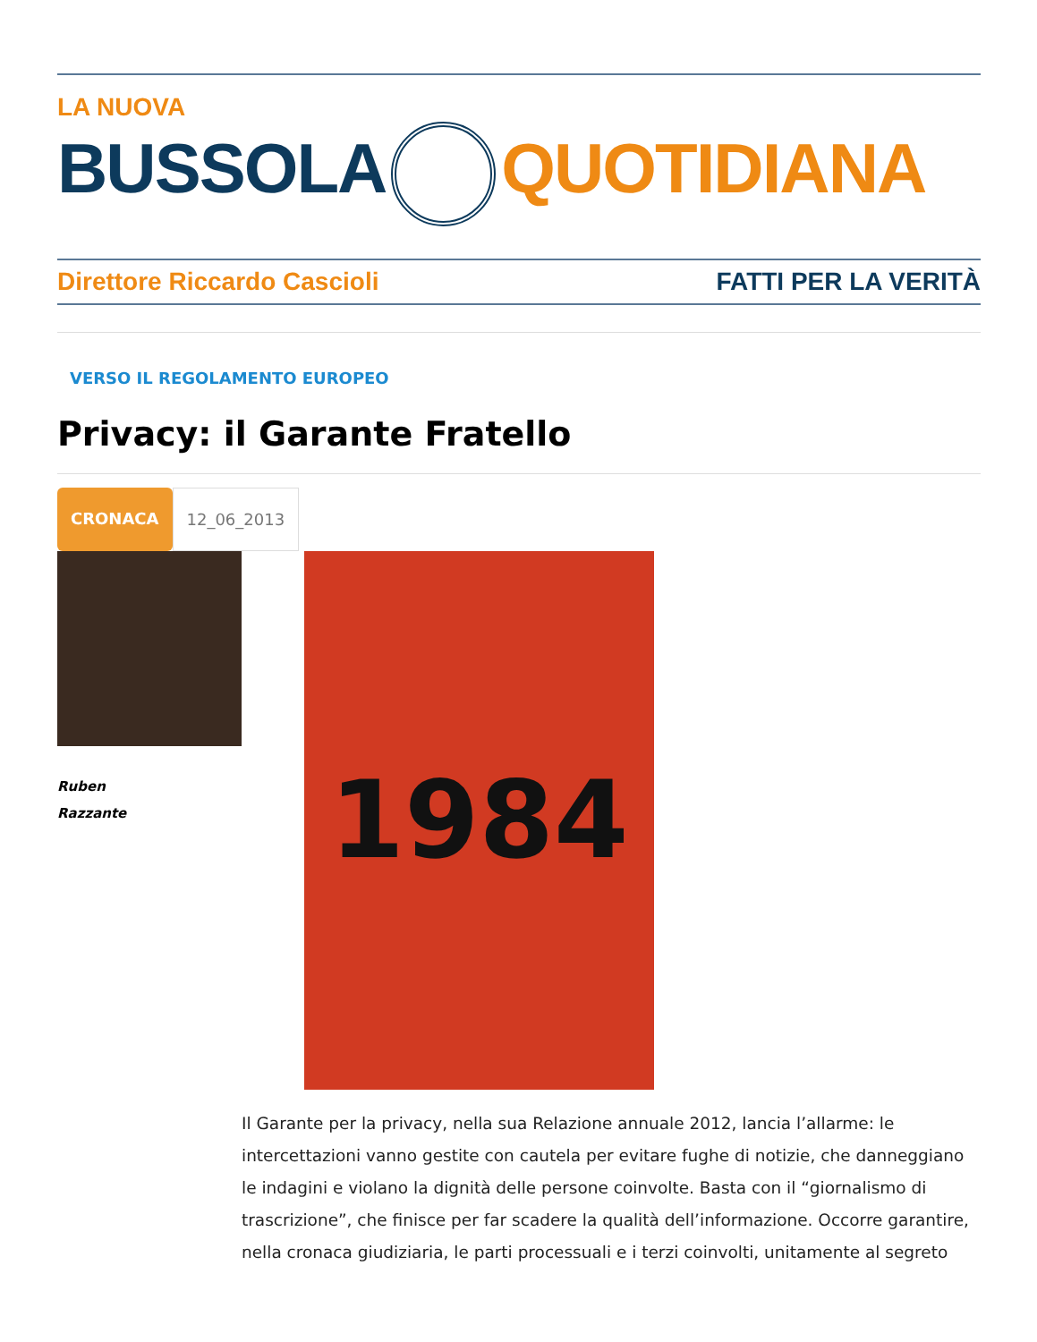LA NUOVA
BUSSOLA QUOTIDIANA
Direttore Riccardo Cascioli FATTI PER LA VERITÀ
VERSO IL REGOLAMENTO EUROPEO
Privacy: il Garante Fratello
CRONACA 12_06_2013
Ruben
Razzante
1984
Il Garante per la privacy, nella sua Relazione annuale 2012, lancia l’allarme: le intercettazioni vanno gestite con cautela per evitare fughe di notizie, che danneggiano le indagini e violano la dignità delle persone coinvolte. Basta con il “giornalismo di trascrizione”, che finisce per far scadere la qualità dell’informazione. Occorre garantire, nella cronaca giudiziaria, le parti processuali e i terzi coinvolti, unitamente al segreto